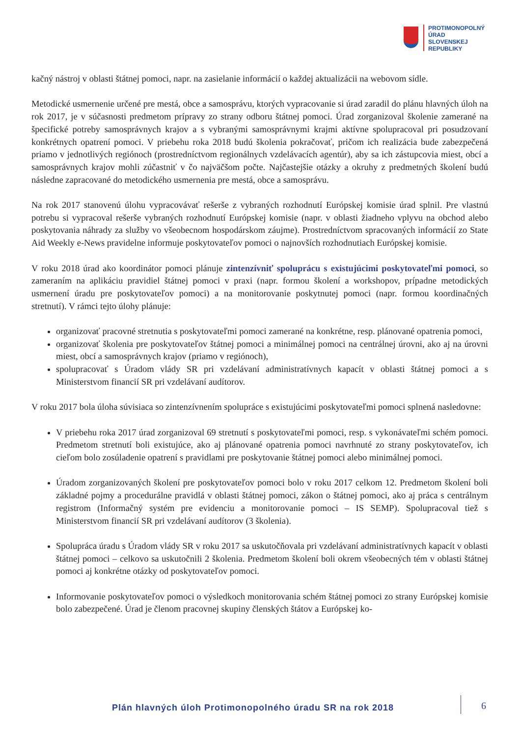PROTIMONOPOLNÝ
ÚRAD
SLOVENSKEJ
REPUBLIKY
kačný nástroj v oblasti štátnej pomoci, napr. na zasielanie informácií o každej aktualizácii na webovom sídle.
Metodické usmernenie určené pre mestá, obce a samosprávu, ktorých vypracovanie si úrad zaradil do plánu hlavných úloh na rok 2017, je v súčasnosti predmetom prípravy zo strany odboru štátnej pomoci. Úrad zorganizoval školenie zamerané na špecifické potreby samosprávnych krajov a s vybranými samosprávnymi krajmi aktívne spolupracoval pri posudzovaní konkrétnych opatrení pomoci. V priebehu roka 2018 budú školenia pokračovať, pričom ich realizácia bude zabezpečená priamo v jednotlivých regiónoch (prostredníctvom regionálnych vzdelávacích agentúr), aby sa ich zástupcovia miest, obcí a samosprávnych krajov mohli zúčastniť v čo najväčšom počte. Najčastejšie otázky a okruhy z predmetných školení budú následne zapracované do metodického usmernenia pre mestá, obce a samosprávu.
Na rok 2017 stanovenú úlohu vypracovávať rešerše z vybraných rozhodnutí Európskej komisie úrad splnil. Pre vlastnú potrebu si vypracoval rešerše vybraných rozhodnutí Európskej komisie (napr. v oblasti žiadneho vplyvu na obchod alebo poskytovania náhrady za služby vo všeobecnom hospodárskom záujme). Prostredníctvom spracovaných informácií zo State Aid Weekly e-News pravidelne informuje poskytovateľov pomoci o najnovších rozhodnutiach Európskej komisie.
V roku 2018 úrad ako koordinátor pomoci plánuje zintenzívniť spoluprácu s existujúcimi poskytovateľmi pomoci, so zameraním na aplikáciu pravidiel štátnej pomoci v praxi (napr. formou školení a workshopov, prípadne metodických usmernení úradu pre poskytovateľov pomoci) a na monitorovanie poskytnutej pomoci (napr. formou koordinačných stretnutí). V rámci tejto úlohy plánuje:
organizovať pracovné stretnutia s poskytovateľmi pomoci zamerané na konkrétne, resp. plánované opatrenia pomoci,
organizovať školenia pre poskytovateľov štátnej pomoci a minimálnej pomoci na centrálnej úrovni, ako aj na úrovni miest, obcí a samosprávnych krajov (priamo v regiónoch),
spolupracovať s Úradom vlády SR pri vzdelávaní administratívnych kapacít v oblasti štátnej pomoci a s Ministerstvom financií SR pri vzdelávaní audítorov.
V roku 2017 bola úloha súvisiaca so zintenzívnením spolupráce s existujúcimi poskytovateľmi pomoci splnená nasledovne:
V priebehu roka 2017 úrad zorganizoval 69 stretnutí s poskytovateľmi pomoci, resp. s vykonávateľmi schém pomoci. Predmetom stretnutí boli existujúce, ako aj plánované opatrenia pomoci navrhnuté zo strany poskytovateľov, ich cieľom bolo zosúladenie opatrení s pravidlami pre poskytovanie štátnej pomoci alebo minimálnej pomoci.
Úradom zorganizovaných školení pre poskytovateľov pomoci bolo v roku 2017 celkom 12. Predmetom školení boli základné pojmy a procedurálne pravidlá v oblasti štátnej pomoci, zákon o štátnej pomoci, ako aj práca s centrálnym registrom (Informačný systém pre evidenciu a monitorovanie pomoci – IS SEMP). Spolupracoval tiež s Ministerstvom financií SR pri vzdelávaní audítorov (3 školenia).
Spolupráca úradu s Úradom vlády SR v roku 2017 sa uskutočňovala pri vzdelávaní administratívnych kapacít v oblasti štátnej pomoci – celkovo sa uskutočnili 2 školenia. Predmetom školení boli okrem všeobecných tém v oblasti štátnej pomoci aj konkrétne otázky od poskytovateľov pomoci.
Informovanie poskytovateľov pomoci o výsledkoch monitorovania schém štátnej pomoci zo strany Európskej komisie bolo zabezpečené. Úrad je členom pracovnej skupiny členských štátov a Európskej ko-
Plán hlavných úloh Protimonopolného úradu SR na rok 2018
6